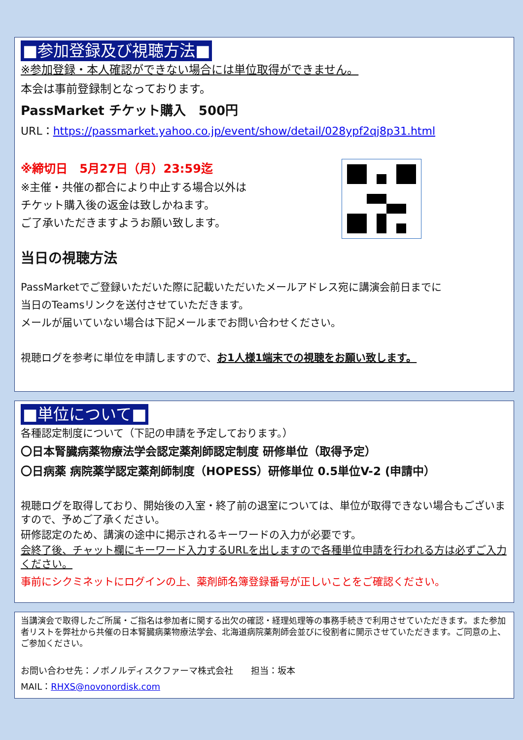■参加登録及び視聴方法■
※参加登録・本人確認ができない場合には単位取得ができません。
本会は事前登録制となっております。
PassMarket チケット購入　500円
URL：https://passmarket.yahoo.co.jp/event/show/detail/028ypf2qj8p31.html
※締切日　5月27日（月）23:59迄
※主催・共催の都合により中止する場合以外は
チケット購入後の返金は致しかねます。
ご了承いただきますようお願い致します。
当日の視聴方法
PassMarketでご登録いただいた際に記載いただいたメールアドレス宛に講演会前日までに
当日のTeamsリンクを送付させていただきます。
メールが届いていない場合は下記メールまでお問い合わせください。
視聴ログを参考に単位を申請しますので、お1人様1端末での視聴をお願い致します。
■単位について■
各種認定制度について（下記の申請を予定しております。）
〇日本腎臓病薬物療法学会認定薬剤師認定制度 研修単位（取得予定）
〇日病薬 病院薬学認定薬剤師制度（HOPESS）研修単位 0.5単位V-2 (申請中）
視聴ログを取得しており、開始後の入室・終了前の退室については、単位が取得できない場合もございますので、予めご了承ください。
研修認定のため、講演の途中に掲示されるキーワードの入力が必要です。
会終了後、チャット欄にキーワード入力するURLを出しますので各種単位申請を行われる方は必ずご入力ください。
事前にシクミネットにログインの上、薬剤師名簿登録番号が正しいことをご確認ください。
当講演会で取得したご所属・ご指名は参加者に関する出欠の確認・経理処理等の事務手続きで利用させていただきます。また参加者リストを弊社から共催の日本腎臓病薬物療法学会、北海道病院薬剤師会並びに役割者に開示させていただきます。ご同意の上、ご参加ください。
お問い合わせ先：ノボノルディスクファーマ株式会社　　担当：坂本
MAIL：RHXS@novonordisk.com